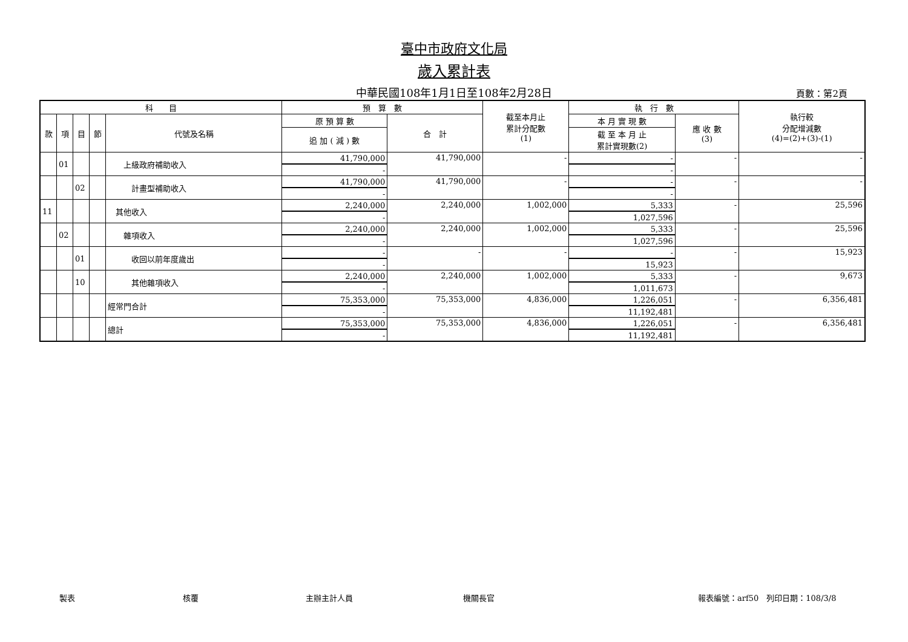臺中市政府文化局
歲入累計表
中華民國108年1月1日至108年2月28日 頁數：第2頁
| 科 目 | | | | | 預 算 數 | | 截至本月止 累計分配數 (1) | 執 行 數 | | 執行較 分配增減數 (4)=(2)+(3)-(1) |
| --- | --- | --- | --- | --- | --- | --- | --- | --- | --- | --- |
| 款 | 項 | 目 | 節 | 代號及名稱 | 原 預 算 數 | 合 計 | | 本 月 實 現 數 | 應 收 數 (3) | |
| | | | | | 追 加 ( 減 ) 數 | | | 截 至 本 月 止 累計實現數(2) | | |
| | 01 | | | 上級政府補助收入 | 41,790,000 | 41,790,000 | - | - | - | - |
| | | | | | - | | | - | | |
| | | 02 | | 計畫型補助收入 | 41,790,000 | 41,790,000 | - | - | - | - |
| | | | | | - | | | - | | |
| 11 | | | | 其他收入 | 2,240,000 | 2,240,000 | 1,002,000 | 5,333 | - | 25,596 |
| | | | | | - | | | 1,027,596 | | |
| | 02 | | | 雜項收入 | 2,240,000 | 2,240,000 | 1,002,000 | 5,333 | - | 25,596 |
| | | | | | - | | | 1,027,596 | | |
| | | 01 | | 收回以前年度歲出 | - | - | - | - | - | 15,923 |
| | | | | | - | | | 15,923 | | |
| | | 10 | | 其他雜項收入 | 2,240,000 | 2,240,000 | 1,002,000 | 5,333 | - | 9,673 |
| | | | | | - | | | 1,011,673 | | |
| | | | | 經常門合計 | 75,353,000 | 75,353,000 | 4,836,000 | 1,226,051 | - | 6,356,481 |
| | | | | | - | | | 11,192,481 | | |
| | | | | 總計 | 75,353,000 | 75,353,000 | 4,836,000 | 1,226,051 | - | 6,356,481 |
| | | | | | - | | | 11,192,481 | | |
製表 核覆 主辦主計人員 機關長官 報表編號：arf50　列印日期：108/3/8